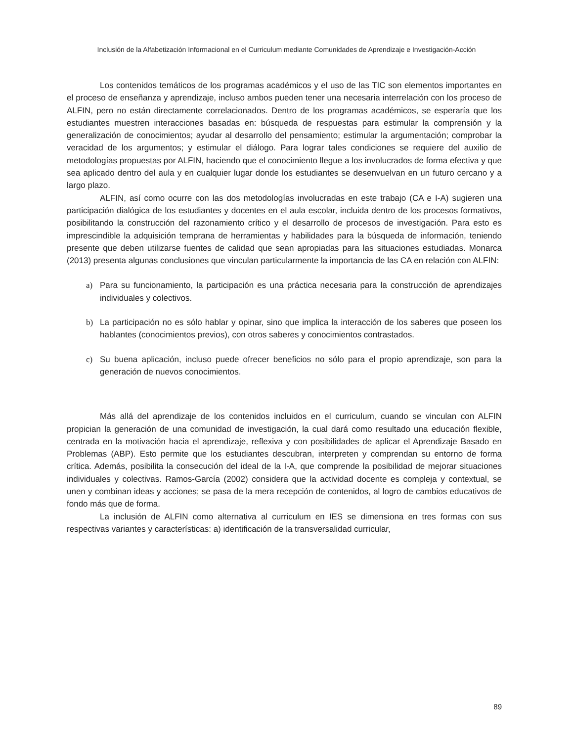Inclusión de la Alfabetización Informacional en el Curriculum mediante Comunidades de Aprendizaje e Investigación-Acción
Los contenidos temáticos de los programas académicos y el uso de las TIC son elementos importantes en el proceso de enseñanza y aprendizaje, incluso ambos pueden tener una necesaria interrelación con los proceso de ALFIN, pero no están directamente correlacionados. Dentro de los programas académicos, se esperaría que los estudiantes muestren interacciones basadas en: búsqueda de respuestas para estimular la comprensión y la generalización de conocimientos; ayudar al desarrollo del pensamiento; estimular la argumentación; comprobar la veracidad de los argumentos; y estimular el diálogo. Para lograr tales condiciones se requiere del auxilio de metodologías propuestas por ALFIN, haciendo que el conocimiento llegue a los involucrados de forma efectiva y que sea aplicado dentro del aula y en cualquier lugar donde los estudiantes se desenvuelvan en un futuro cercano y a largo plazo.
ALFIN, así como ocurre con las dos metodologías involucradas en este trabajo (CA e I-A) sugieren una participación dialógica de los estudiantes y docentes en el aula escolar, incluida dentro de los procesos formativos, posibilitando la construcción del razonamiento crítico y el desarrollo de procesos de investigación. Para esto es imprescindible la adquisición temprana de herramientas y habilidades para la búsqueda de información, teniendo presente que deben utilizarse fuentes de calidad que sean apropiadas para las situaciones estudiadas. Monarca (2013) presenta algunas conclusiones que vinculan particularmente la importancia de las CA en relación con ALFIN:
a) Para su funcionamiento, la participación es una práctica necesaria para la construcción de aprendizajes individuales y colectivos.
b) La participación no es sólo hablar y opinar, sino que implica la interacción de los saberes que poseen los hablantes (conocimientos previos), con otros saberes y conocimientos contrastados.
c) Su buena aplicación, incluso puede ofrecer beneficios no sólo para el propio aprendizaje, son para la generación de nuevos conocimientos.
Más allá del aprendizaje de los contenidos incluidos en el curriculum, cuando se vinculan con ALFIN propician la generación de una comunidad de investigación, la cual dará como resultado una educación flexible, centrada en la motivación hacia el aprendizaje, reflexiva y con posibilidades de aplicar el Aprendizaje Basado en Problemas (ABP). Esto permite que los estudiantes descubran, interpreten y comprendan su entorno de forma crítica. Además, posibilita la consecución del ideal de la I-A, que comprende la posibilidad de mejorar situaciones individuales y colectivas. Ramos-García (2002) considera que la actividad docente es compleja y contextual, se unen y combinan ideas y acciones; se pasa de la mera recepción de contenidos, al logro de cambios educativos de fondo más que de forma.
La inclusión de ALFIN como alternativa al curriculum en IES se dimensiona en tres formas con sus respectivas variantes y características: a) identificación de la transversalidad curricular,
89